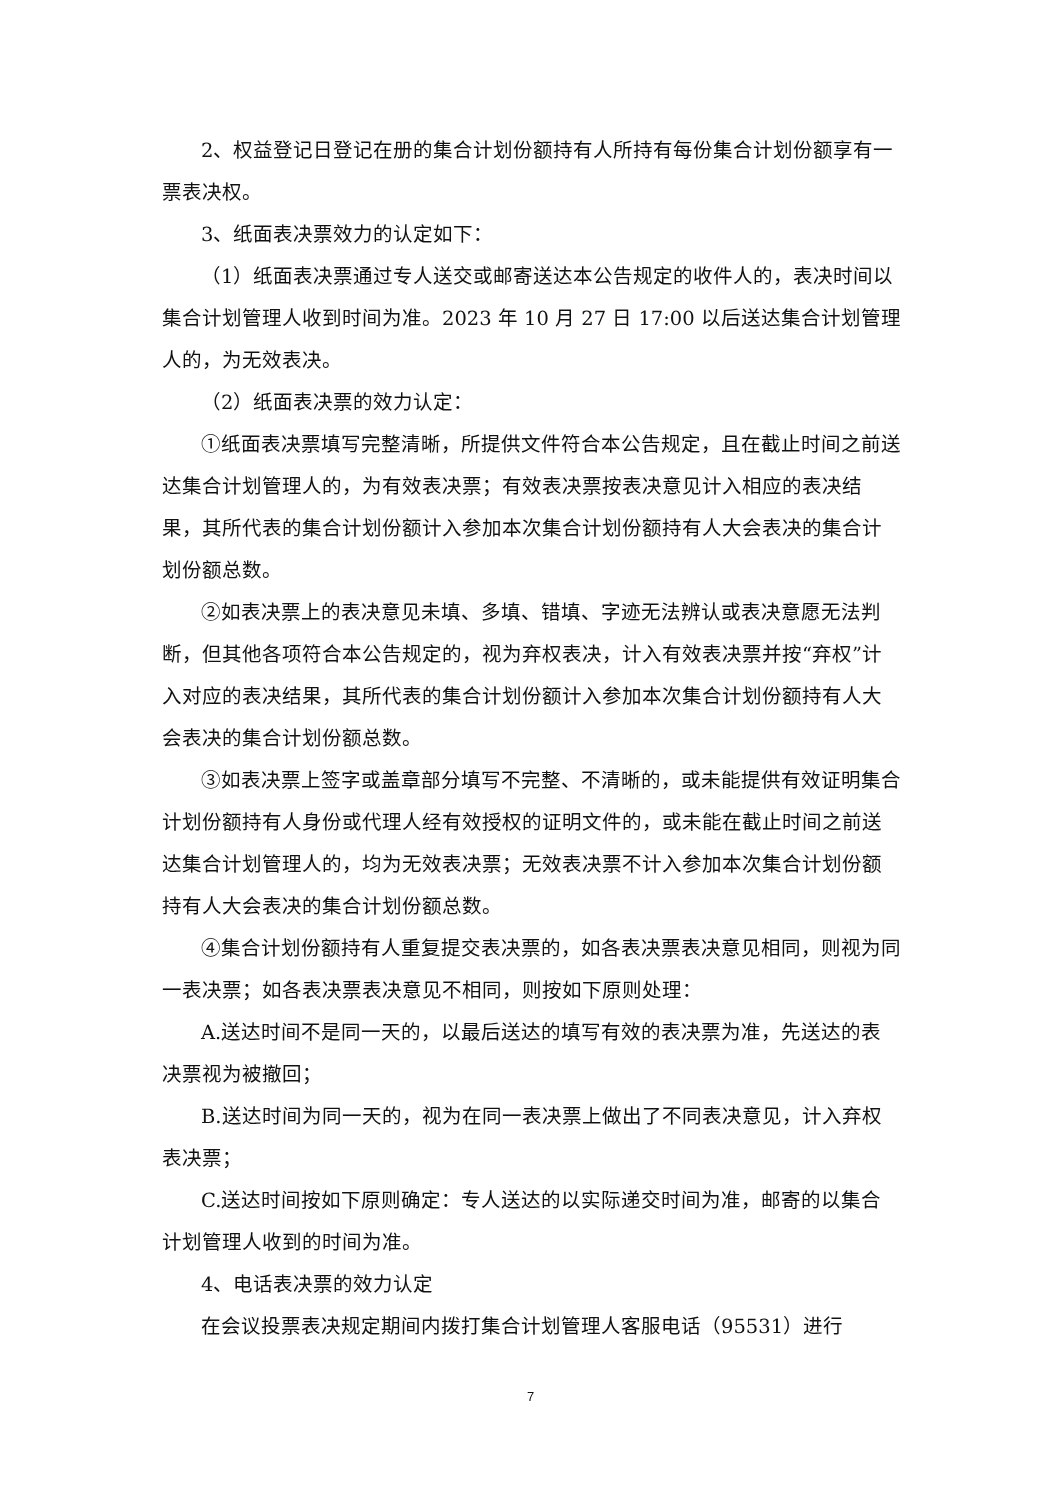2、权益登记日登记在册的集合计划份额持有人所持有每份集合计划份额享有一票表决权。
3、纸面表决票效力的认定如下：
（1）纸面表决票通过专人送交或邮寄送达本公告规定的收件人的，表决时间以集合计划管理人收到时间为准。2023 年 10 月 27 日 17:00 以后送达集合计划管理人的，为无效表决。
（2）纸面表决票的效力认定：
①纸面表决票填写完整清晰，所提供文件符合本公告规定，且在截止时间之前送达集合计划管理人的，为有效表决票；有效表决票按表决意见计入相应的表决结果，其所代表的集合计划份额计入参加本次集合计划份额持有人大会表决的集合计划份额总数。
②如表决票上的表决意见未填、多填、错填、字迹无法辨认或表决意愿无法判断，但其他各项符合本公告规定的，视为弃权表决，计入有效表决票并按“弃权”计入对应的表决结果，其所代表的集合计划份额计入参加本次集合计划份额持有人大会表决的集合计划份额总数。
③如表决票上签字或盖章部分填写不完整、不清晰的，或未能提供有效证明集合计划份额持有人身份或代理人经有效授权的证明文件的，或未能在截止时间之前送达集合计划管理人的，均为无效表决票；无效表决票不计入参加本次集合计划份额持有人大会表决的集合计划份额总数。
④集合计划份额持有人重复提交表决票的，如各表决票表决意见相同，则视为同一表决票；如各表决票表决意见不相同，则按如下原则处理：
A.送达时间不是同一天的，以最后送达的填写有效的表决票为准，先送达的表决票视为被撤回；
B.送达时间为同一天的，视为在同一表决票上做出了不同表决意见，计入弃权表决票；
C.送达时间按如下原则确定：专人送达的以实际递交时间为准，邮寄的以集合计划管理人收到的时间为准。
4、电话表决票的效力认定
在会议投票表决规定期间内拨打集合计划管理人客服电话（95531）进行
7